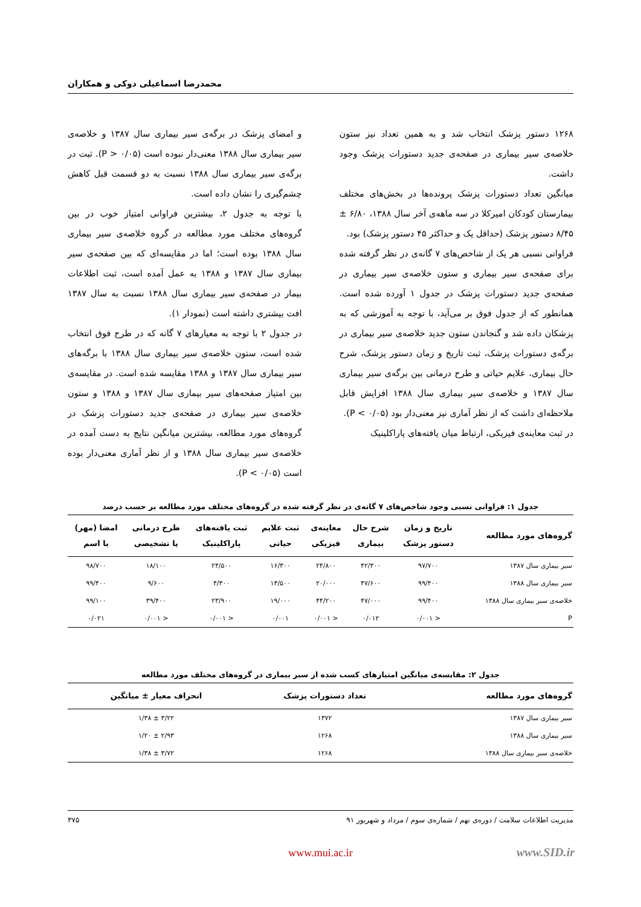محمدرضا اسماعیلی دوکی و همکاران
۱۲۶۸ دستور پزشک انتخاب شد و به همین تعداد نیز ستون خلاصه‌ی سیر بیماری در صفحه‌ی جدید دستورات پزشک وجود داشت.
میانگین تعداد دستورات پزشک پرونده‌ها در بخش‌های مختلف بیمارستان کودکان امیرکلا در سه ماهه‌ی آخر سال ۱۳۸۸، ۶/۸۰ ± ۸/۴۵ دستور پزشک (حداقل یک و حداکثر ۴۵ دستور پزشک) بود.
فراوانی نسبی هر یک از شاخص‌های ۷ گانه‌ی در نظر گرفته شده برای صفحه‌ی سیر بیماری و ستون خلاصه‌ی سیر بیماری در صفحه‌ی جدید دستورات پزشک در جدول ۱ آورده شده است. همانطور که از جدول فوق بر می‌آید، با توجه به آموزشی که به پزشکان داده شد و گنجاندن ستون جدید خلاصه‌ی سیر بیماری در برگه‌ی دستورات پزشک، ثبت تاریخ و زمان دستور پزشک، شرح حال بیماری، علایم حیاتی و طرح درمانی بین برگه‌ی سیر بیماری سال ۱۳۸۷ و خلاصه‌ی سیر بیماری سال ۱۳۸۸ افزایش قابل ملاحظه‌ای داشت که از نظر آماری نیز معنی‌دار بود (P < ۰/۰۵).
در ثبت معاینه‌ی فیزیکی، ارتباط میان یافته‌های پاراکلینیک
و امضای پزشک در برگه‌ی سیر بیماری سال ۱۳۸۷ و خلاصه‌ی سیر بیماری سال ۱۳۸۸ معنی‌دار نبوده است (P > ۰/۰۵). ثبت در برگه‌ی سیر بیماری سال ۱۳۸۸ نسبت به دو قسمت قبل کاهش چشم‌گیری را نشان داده است.
با توجه به جدول ۲، بیشترین فراوانی امتیاز خوب در بین گروه‌های مختلف مورد مطالعه در گروه خلاصه‌ی سیر بیماری سال ۱۳۸۸ بوده است؛ اما در مقایسه‌ای که بین صفحه‌ی سیر بیماری سال ۱۳۸۷ و ۱۳۸۸ به عمل آمده است، ثبت اطلاعات بیمار در صفحه‌ی سیر بیماری سال ۱۳۸۸ نسبت به سال ۱۳۸۷ افت بیشتری داشته است (نمودار ۱).
در جدول ۲ با توجه به معیارهای ۷ گانه که در طرح فوق انتخاب شده است، ستون خلاصه‌ی سیر بیماری سال ۱۳۸۸ با برگه‌های سیر بیماری سال ۱۳۸۷ و ۱۳۸۸ مقایسه شده است. در مقایسه‌ی بین امتیاز صفحه‌های سیر بیماری سال ۱۳۸۷ و ۱۳۸۸ و ستون خلاصه‌ی سیر بیماری در صفحه‌ی جدید دستورات پزشک در گروه‌های مورد مطالعه، بیشترین میانگین نتایج به دست آمده در خلاصه‌ی سیر بیماری سال ۱۳۸۸ و از نظر آماری معنی‌دار بوده است (P < ۰/۰۵).
جدول ۱: فراوانی نسبی وجود شاخص‌های ۷ گانه‌ی در نظر گرفته شده در گروه‌های مختلف مورد مطالعه بر حسب درصد
| گروه‌های مورد مطالعه | تاریخ و زمان دستور پزشک | شرح حال بیماری | معاینه‌ی فیزیکی | ثبت علایم حیاتی | ثبت یافته‌های پاراکلینیک | طرح درمانی یا تشخیصی | امضا (مهر) با اسم |
| --- | --- | --- | --- | --- | --- | --- | --- |
| سیر بیماری سال ۱۳۸۷ | ۹۷/۷۰۰ | ۴۲/۳۰۰ | ۲۴/۸۰۰ | ۱۶/۳۰۰ | ۲۴/۵۰۰ | ۱۸/۱۰۰ | ۹۸/۷۰۰ |
| سیر بیماری سال ۱۳۸۸ | ۹۹/۴۰۰ | ۴۷/۶۰۰ | ۲۰/۰۰۰ | ۱۳/۵۰۰ | ۴/۳۰۰ | ۹/۶۰۰ | ۹۹/۴۰۰ |
| خلاصه‌ی سیر بیماری سال ۱۳۸۸ | ۹۹/۴۰۰ | ۴۷/۰۰۰ | ۴۴/۲۰۰ | ۱۹/۰۰۰ | ۲۳/۹۰۰ | ۳۹/۴۰۰ | ۹۹/۱۰۰ |
| P | < ۰/۰۰۱ | ۰/۰۱۲ | < ۰/۰۰۱ | ۰/۰۰۱ | < ۰/۰۰۱ | < ۰/۰۰۱ | ۰/۰۲۱ |
جدول ۲: مقایسه‌ی میانگین امتیازهای کسب شده از سیر بیماری در گروه‌های مختلف مورد مطالعه
| گروه‌های مورد مطالعه | تعداد دستورات پزشک | انحراف معیار ± میانگین |
| --- | --- | --- |
| سیر بیماری سال ۱۳۸۷ | ۱۳۷۲ | ۳/۲۲ ± ۱/۳۸ |
| سیر بیماری سال ۱۳۸۸ | ۱۲۶۸ | ۲/۹۳ ± ۱/۲۰ |
| خلاصه‌ی سیر بیماری سال ۱۳۸۸ | ۱۲۶۸ | ۳/۷۲ ± ۱/۳۸ |
مدیریت اطلاعات سلامت / دوره‌ی نهم / شماره‌ی سوم / مرداد و شهریور ۹۱ ۳۷۵
www.mui.ac.ir www.SID.ir